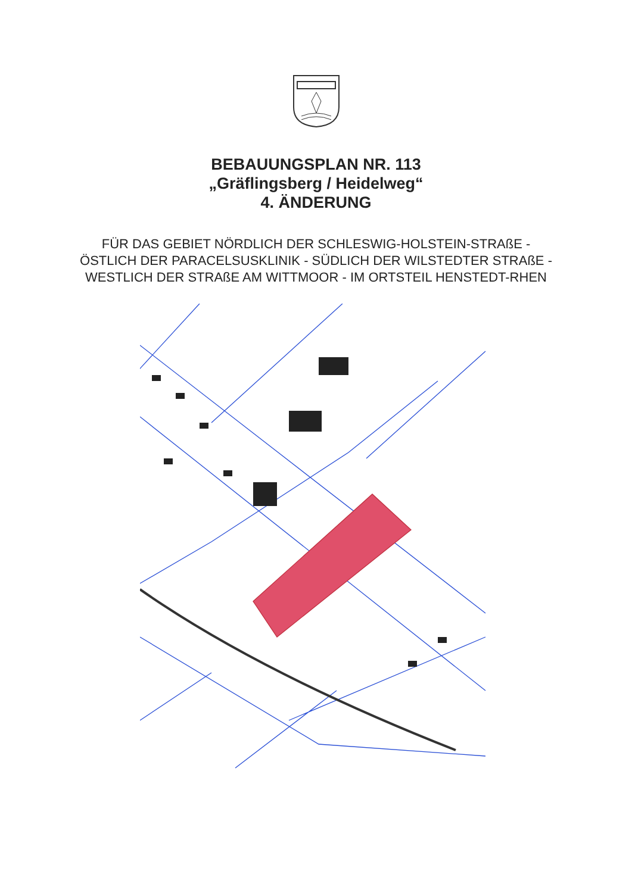BEBAUUNGSPLAN NR. 113
„Gräflingsberg / Heidelweg“
4. ÄNDERUNG
FÜR DAS GEBIET NÖRDLICH DER SCHLESWIG-HOLSTEIN-STRAßE - ÖSTLICH DER PARACELSUSKLINIK - SÜDLICH DER WILSTEDTER STRAßE - WESTLICH DER STRAßE AM WITTMOOR - IM ORTSTEIL HENSTEDT-RHEN